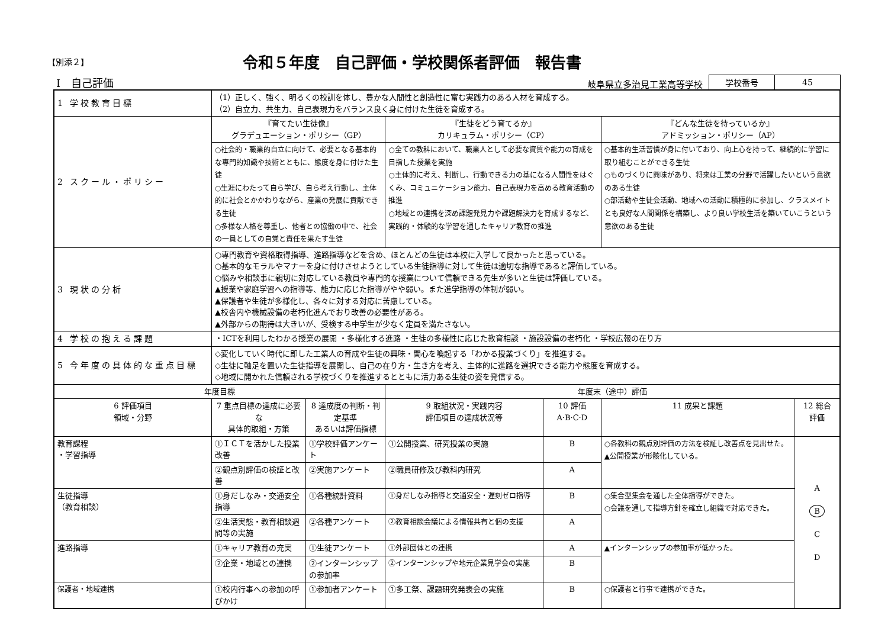【別添２】
令和５年度　自己評価・学校関係者評価　報告書
Ⅰ　自己評価 岐阜県立多治見工業高等学校
| 学校番号 | 45 |
| 1 学校教育目標 | （1）正しく、強く、明るくの校訓を体し、豊かな人間性と創造性に富む実践力のある人材を育成する。 （2）自立力、共生力、自己表現力をバランス良く身に付けた生徒を育成する。 | | | | | |
| 2 スクール・ポリシー | 『育てたい生徒像』 グラデュエーション・ポリシー（GP） | | 『生徒をどう育てるか』 カリキュラム・ポリシー（CP） | | 『どんな生徒を待っているか』 アドミッション・ポリシー（AP） | |
| | ○社会的・職業的自立に向けて、必要となる基本的な専門的知識や技術とともに、態度を身に付けた生徒 ○生涯にわたって自ら学び、自ら考え行動し、主体的に社会とかかわりながら、産業の発展に貢献できる生徒 ○多様な人格を尊重し、他者との協働の中で、社会の一員としての自覚と責任を果たす生徒 | | ○全ての教科において、職業人として必要な資質や能力の育成を目指した授業を実施 ○主体的に考え、判断し、行動できる力の基になる人間性をはぐくみ、コミュニケーション能力、自己表現力を高める教育活動の推進 ○地域との連携を深め課題発見力や課題解決力を育成するなど、実践的・体験的な学習を通したキャリア教育の推進 | | ○基本的生活習慣が身に付いており、向上心を持って、継続的に学習に取り組むことができる生徒 ○ものづくりに興味があり、将来は工業の分野で活躍したいという意欲のある生徒 ○部活動や生徒会活動、地域への活動に積極的に参加し、クラスメイトとも良好な人間関係を構築し、より良い学校生活を築いていこうという意欲のある生徒 | |
| 3 現状の分析 | ○専門教育や資格取得指導、進路指導などを含め、ほとんどの生徒は本校に入学して良かったと思っている。 ○基本的なモラルやマナーを身に付けさせようとしている生徒指導に対して生徒は適切な指導であると評価している。 ○悩みや相談事に親切に対応している教員や専門的な授業について信頼できる先生が多いと生徒は評価している。 ▲授業や家庭学習への指導等、能力に応じた指導がやや弱い。また進学指導の体制が弱い。 ▲保護者や生徒が多様化し、各々に対する対応に苦慮している。 ▲校舎内や機械設備の老朽化進んでおり改善の必要性がある。 ▲外部からの期待は大きいが、受検する中学生が少なく定員を満たさない。 | | | | | |
| 4 学校の抱える課題 | ・ICTを利用したわかる授業の展開 ・多様化する進路 ・生徒の多様性に応じた教育相談 ・施設設備の老朽化 ・学校広報の在り方 | | | | | |
| 5 今年度の具体的な重点目標 | ◇変化していく時代に即した工業人の育成や生徒の興味・関心を喚起する「わかる授業づくり」を推進する。 ◇生徒に軸足を置いた生徒指導を展開し、自己の在り方・生き方を考え、主体的に進路を選択できる能力や態度を育成する。 ◇地域に開かれた信頼される学校づくりを推進するとともに活力ある生徒の姿を発信する。 | | | | | |
| 年度目標 | | | 年度末（途中）評価 | | | |
| 6 評価項目 領域・分野 | 7 重点目標の達成に必要な 具体的取組・方策 | 8 達成度の判断・判定基準 あるいは評価指標 | 9 取組状況・実践内容 評価項目の達成状況等 | 10 評価 A·B·C·D | 11 成果と課題 | 12 総合 評価 |
| 教育課程 ・学習指導 | ①ＩＣＴを活かした授業改善 | ①学校評価アンケート | ①公開授業、研究授業の実施 | B | ○各教科の観点別評価の方法を検証し改善点を見出せた。 ▲公開授業が形骸化している。 | A B C D |
| | ②観点別評価の検証と改善 | ②実施アンケート | ②職員研修及び教科内研究 | A | | |
| 生徒指導 （教育相談） | ①身だしなみ・交通安全指導 | ①各種統計資料 | ①身だしなみ指導と交通安全・遅刻ゼロ指導 | B | ○集合型集会を通した全体指導ができた。 ○会議を通して指導方針を確立し組織で対応できた。 | |
| | ②生活実態・教育相談週間等の実施 | ②各種アンケート | ②教育相談会議による情報共有と個の支援 | A | | |
| 進路指導 | ①キャリア教育の充実 | ①生徒アンケート | ①外部団体との連携 | A | ▲インターンシップの参加率が低かった。 | |
| | ②企業・地域との連携 | ②インターンシップの参加率 | ②インターンシップや地元企業見学会の実施 | B | | |
| 保護者・地域連携 | ①校内行事への参加の呼びかけ | ①参加者アンケート | ①多工祭、課題研究発表会の実施 | B | ○保護者と行事で連携ができた。 | |